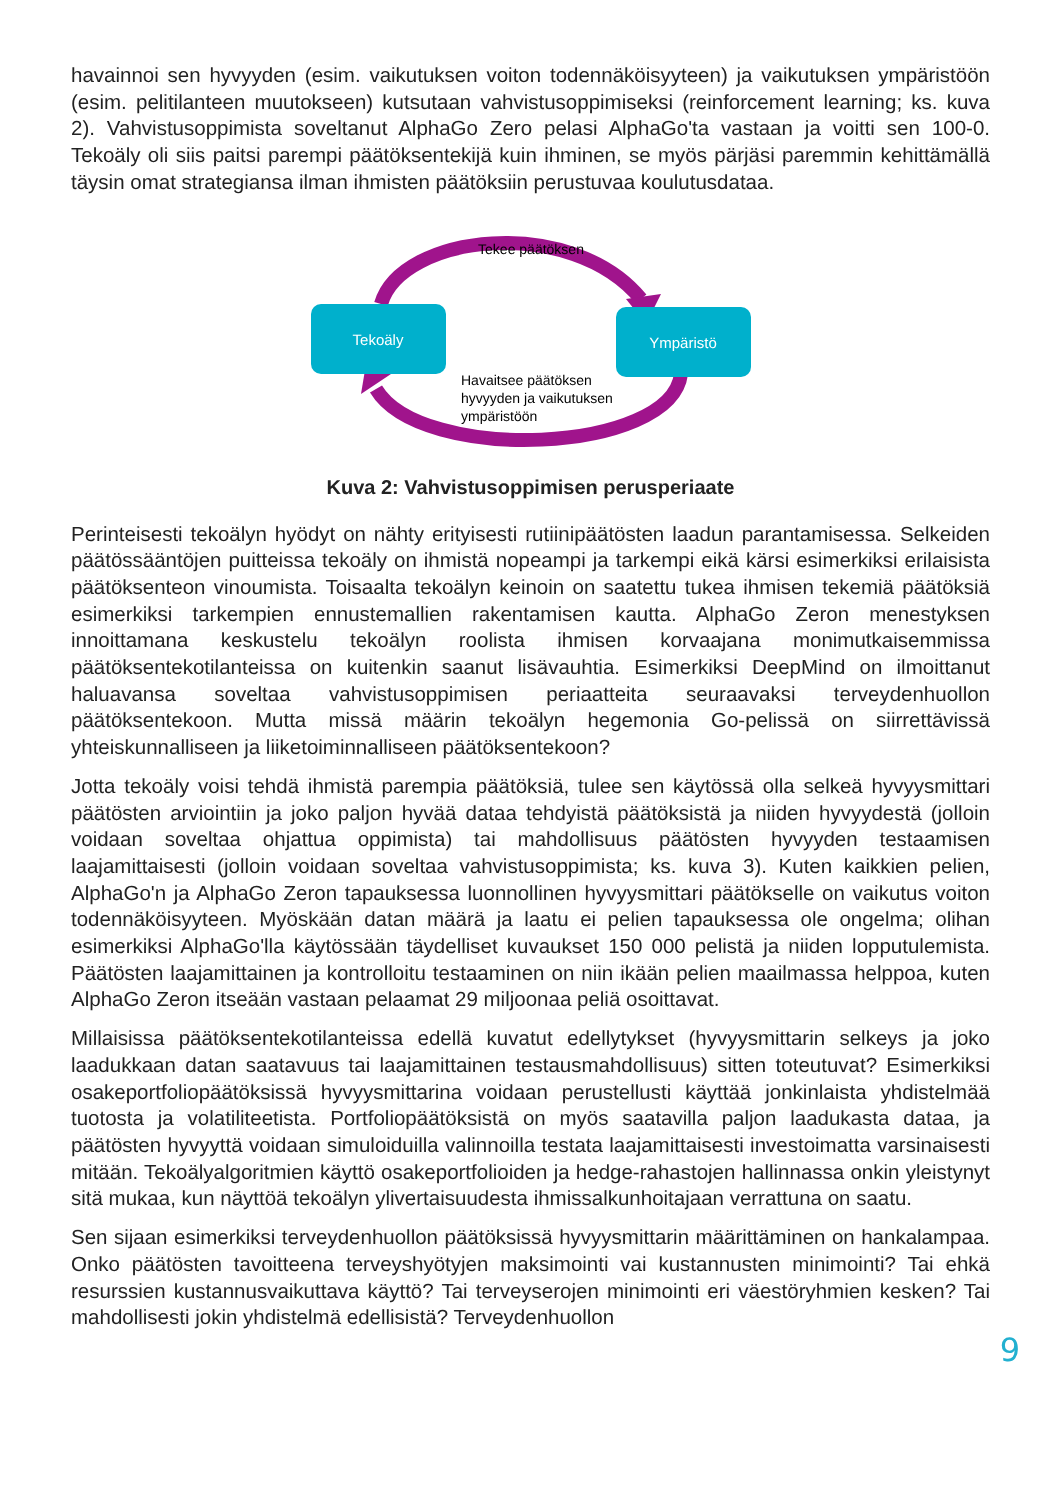havainnoi sen hyvyyden (esim. vaikutuksen voiton todennäköisyyteen) ja vaikutuksen ympäristöön (esim. pelitilanteen muutokseen) kutsutaan vahvistusoppimiseksi (reinforcement learning; ks. kuva 2). Vahvistusoppimista soveltanut AlphaGo Zero pelasi AlphaGo'ta vastaan ja voitti sen 100-0. Tekoäly oli siis paitsi parempi päätöksentekijä kuin ihminen, se myös pärjäsi paremmin kehittämällä täysin omat strategiansa ilman ihmisten päätöksiin perustuvaa koulutusdataa.
Tekoäly
Ympäristö
Tekee päätöksen
Havaitsee päätöksen
hyvyyden ja vaikutuksen
ympäristöön
Kuva 2: Vahvistusoppimisen perusperiaate
Perinteisesti tekoälyn hyödyt on nähty erityisesti rutiinipäätösten laadun parantamisessa. Selkeiden päätössääntöjen puitteissa tekoäly on ihmistä nopeampi ja tarkempi eikä kärsi esimerkiksi erilaisista päätöksenteon vinoumista. Toisaalta tekoälyn keinoin on saatettu tukea ihmisen tekemiä päätöksiä esimerkiksi tarkempien ennustemallien rakentamisen kautta. AlphaGo Zeron menestyksen innoittamana keskustelu tekoälyn roolista ihmisen korvaajana monimutkaisemmissa päätöksentekotilanteissa on kuitenkin saanut lisävauhtia. Esimerkiksi DeepMind on ilmoittanut haluavansa soveltaa vahvistusoppimisen periaatteita seuraavaksi terveydenhuollon päätöksentekoon. Mutta missä määrin tekoälyn hegemonia Go-pelissä on siirrettävissä yhteiskunnalliseen ja liiketoiminnalliseen päätöksentekoon?
Jotta tekoäly voisi tehdä ihmistä parempia päätöksiä, tulee sen käytössä olla selkeä hyvyysmittari päätösten arviointiin ja joko paljon hyvää dataa tehdyistä päätöksistä ja niiden hyvyydestä (jolloin voidaan soveltaa ohjattua oppimista) tai mahdollisuus päätösten hyvyyden testaamisen laajamittaisesti (jolloin voidaan soveltaa vahvistusoppimista; ks. kuva 3). Kuten kaikkien pelien, AlphaGo'n ja AlphaGo Zeron tapauksessa luonnollinen hyvyysmittari päätökselle on vaikutus voiton todennäköisyyteen. Myöskään datan määrä ja laatu ei pelien tapauksessa ole ongelma; olihan esimerkiksi AlphaGo'lla käytössään täydelliset kuvaukset 150 000 pelistä ja niiden lopputulemista. Päätösten laajamittainen ja kontrolloitu testaaminen on niin ikään pelien maailmassa helppoa, kuten AlphaGo Zeron itseään vastaan pelaamat 29 miljoonaa peliä osoittavat.
Millaisissa päätöksentekotilanteissa edellä kuvatut edellytykset (hyvyysmittarin selkeys ja joko laadukkaan datan saatavuus tai laajamittainen testausmahdollisuus) sitten toteutuvat? Esimerkiksi osakeportfoliopäätöksissä hyvyysmittarina voidaan perustellusti käyttää jonkinlaista yhdistelmää tuotosta ja volatiliteetista. Portfoliopäätöksistä on myös saatavilla paljon laadukasta dataa, ja päätösten hyvyyttä voidaan simuloiduilla valinnoilla testata laajamittaisesti investoimatta varsinaisesti mitään. Tekoälyalgoritmien käyttö osakeportfolioiden ja hedge-rahastojen hallinnassa onkin yleistynyt sitä mukaa, kun näyttöä tekoälyn ylivertaisuudesta ihmissalkunhoitajaan verrattuna on saatu.
Sen sijaan esimerkiksi terveydenhuollon päätöksissä hyvyysmittarin määrittäminen on hankalampaa. Onko päätösten tavoitteena terveyshyötyjen maksimointi vai kustannusten minimointi? Tai ehkä resurssien kustannusvaikuttava käyttö? Tai terveyserojen minimointi eri väestöryhmien kesken? Tai mahdollisesti jokin yhdistelmä edellisistä? Terveydenhuollon
9